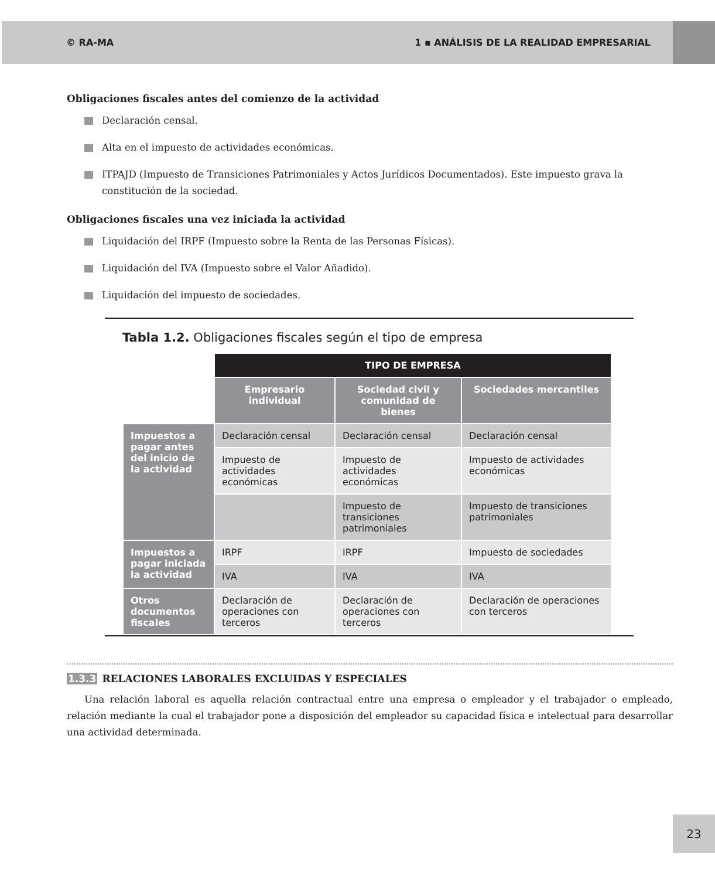© RA-MA 1 ▪ ANÁLISIS DE LA REALIDAD EMPRESARIAL
Obligaciones fiscales antes del comienzo de la actividad
Declaración censal.
Alta en el impuesto de actividades económicas.
ITPAJD (Impuesto de Transiciones Patrimoniales y Actos Jurídicos Documentados). Este impuesto grava la constitución de la sociedad.
Obligaciones fiscales una vez iniciada la actividad
Liquidación del IRPF (Impuesto sobre la Renta de las Personas Físicas).
Liquidación del IVA (Impuesto sobre el Valor Añadido).
Liquidación del impuesto de sociedades.
Tabla 1.2. Obligaciones fiscales según el tipo de empresa
| | TIPO DE EMPRESA | | |
| | Empresario individual | Sociedad civil y comunidad de bienes | Sociedades mercantiles |
| Impuestos a pagar antes del inicio de la actividad | Declaración censal | Declaración censal | Declaración censal |
| | Impuesto de actividades económicas | Impuesto de actividades económicas | Impuesto de actividades económicas |
| | | Impuesto de transiciones patrimoniales | Impuesto de transiciones patrimoniales |
| Impuestos a pagar iniciada la actividad | IRPF | IRPF | Impuesto de sociedades |
| | IVA | IVA | IVA |
| Otros documentos fiscales | Declaración de operaciones con terceros | Declaración de operaciones con terceros | Declaración de operaciones con terceros |
1.3.3 RELACIONES LABORALES EXCLUIDAS Y ESPECIALES
Una relación laboral es aquella relación contractual entre una empresa o empleador y el trabajador o empleado, relación mediante la cual el trabajador pone a disposición del empleador su capacidad física e intelectual para desarrollar una actividad determinada.
23